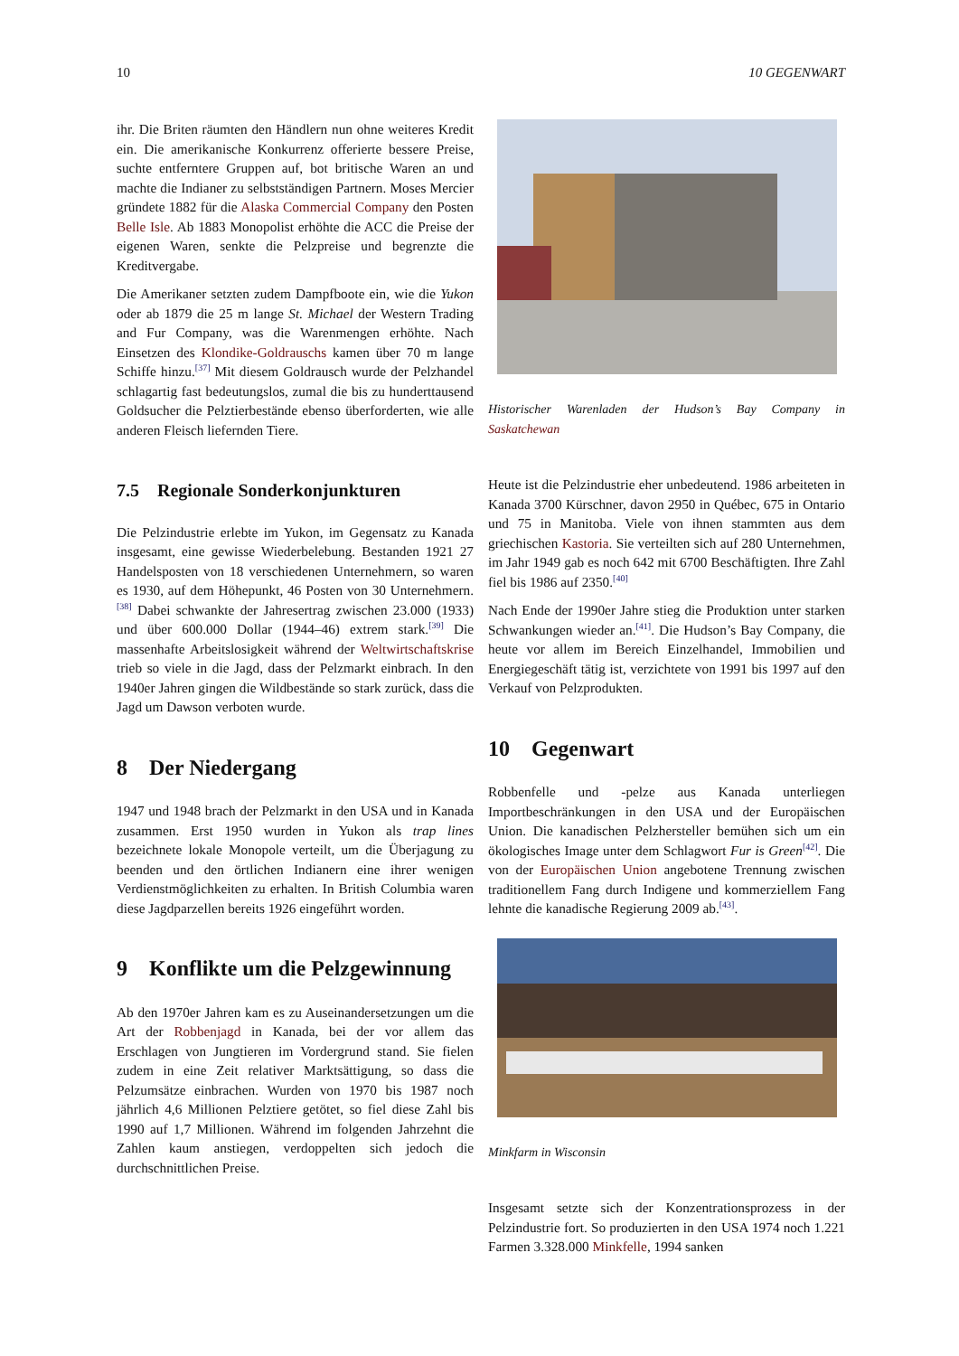10 10 GEGENWART
ihr. Die Briten räumten den Händlern nun ohne weiteres Kredit ein. Die amerikanische Konkurrenz offerierte bessere Preise, suchte entferntere Gruppen auf, bot britische Waren an und machte die Indianer zu selbstständigen Partnern. Moses Mercier gründete 1882 für die Alaska Commercial Company den Posten Belle Isle. Ab 1883 Monopolist erhöhte die ACC die Preise der eigenen Waren, senkte die Pelzpreise und begrenzte die Kreditvergabe.
Die Amerikaner setzten zudem Dampfboote ein, wie die Yukon oder ab 1879 die 25 m lange St. Michael der Western Trading and Fur Company, was die Warenmengen erhöhte. Nach Einsetzen des Klondike-Goldrauschs kamen über 70 m lange Schiffe hinzu.<sup>[37]</sup> Mit diesem Goldrausch wurde der Pelzhandel schlagartig fast bedeutungslos, zumal die bis zu hunderttausend Goldsucher die Pelztierbestände ebenso überforderten, wie alle anderen Fleisch liefernden Tiere.
7.5 Regionale Sonderkonjunkturen
Die Pelzindustrie erlebte im Yukon, im Gegensatz zu Kanada insgesamt, eine gewisse Wiederbelebung. Bestanden 1921 27 Handelsposten von 18 verschiedenen Unternehmern, so waren es 1930, auf dem Höhepunkt, 46 Posten von 30 Unternehmern.<sup>[38]</sup> Dabei schwankte der Jahresertrag zwischen 23.000 (1933) und über 600.000 Dollar (1944–46) extrem stark.<sup>[39]</sup> Die massenhafte Arbeitslosigkeit während der Weltwirtschaftskrise trieb so viele in die Jagd, dass der Pelzmarkt einbrach. In den 1940er Jahren gingen die Wildbestände so stark zurück, dass die Jagd um Dawson verboten wurde.
8 Der Niedergang
1947 und 1948 brach der Pelzmarkt in den USA und in Kanada zusammen. Erst 1950 wurden in Yukon als trap lines bezeichnete lokale Monopole verteilt, um die Überjagung zu beenden und den örtlichen Indianern eine ihrer wenigen Verdienstmöglichkeiten zu erhalten. In British Columbia waren diese Jagdparzellen bereits 1926 eingeführt worden.
9 Konflikte um die Pelzgewinnung
Ab den 1970er Jahren kam es zu Auseinandersetzungen um die Art der Robbenjagd in Kanada, bei der vor allem das Erschlagen von Jungtieren im Vordergrund stand. Sie fielen zudem in eine Zeit relativer Marktsättigung, so dass die Pelzumsätze einbrachen. Wurden von 1970 bis 1987 noch jährlich 4,6 Millionen Pelztiere getötet, so fiel diese Zahl bis 1990 auf 1,7 Millionen. Während im folgenden Jahrzehnt die Zahlen kaum anstiegen, verdoppelten sich jedoch die durchschnittlichen Preise.
Historischer Warenladen der Hudson’s Bay Company in Saskatchewan
Heute ist die Pelzindustrie eher unbedeutend. 1986 arbeiteten in Kanada 3700 Kürschner, davon 2950 in Québec, 675 in Ontario und 75 in Manitoba. Viele von ihnen stammten aus dem griechischen Kastoria. Sie verteilten sich auf 280 Unternehmen, im Jahr 1949 gab es noch 642 mit 6700 Beschäftigten. Ihre Zahl fiel bis 1986 auf 2350.<sup>[40]</sup>
Nach Ende der 1990er Jahre stieg die Produktion unter starken Schwankungen wieder an.<sup>[41]</sup>. Die Hudson’s Bay Company, die heute vor allem im Bereich Einzelhandel, Immobilien und Energiegeschäft tätig ist, verzichtete von 1991 bis 1997 auf den Verkauf von Pelzprodukten.
10 Gegenwart
Robbenfelle und -pelze aus Kanada unterliegen Importbeschränkungen in den USA und der Europäischen Union. Die kanadischen Pelzhersteller bemühen sich um ein ökologisches Image unter dem Schlagwort Fur is Green<sup>[42]</sup>. Die von der Europäischen Union angebotene Trennung zwischen traditionellem Fang durch Indigene und kommerziellem Fang lehnte die kanadische Regierung 2009 ab.<sup>[43]</sup>.
Minkfarm in Wisconsin
Insgesamt setzte sich der Konzentrationsprozess in der Pelzindustrie fort. So produzierten in den USA 1974 noch 1.221 Farmen 3.328.000 Minkfelle, 1994 sanken